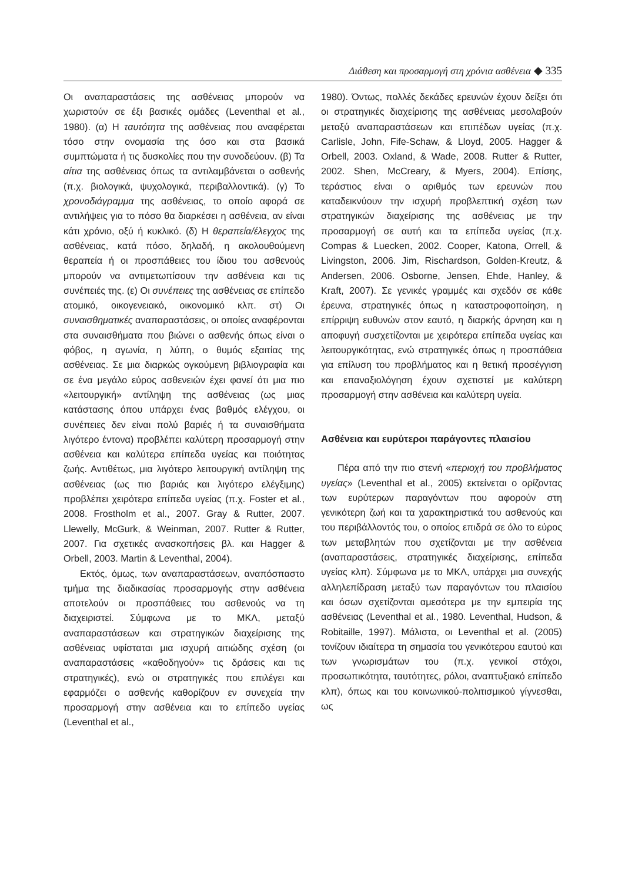Διάθεση και προσαρμογή στη χρόνια ασθένεια ◆ 335
Οι αναπαραστάσεις της ασθένειας μπορούν να χωριστούν σε έξι βασικές ομάδες (Leventhal et al., 1980). (α) Η ταυτότητα της ασθένειας που αναφέρεται τόσο στην ονομασία της όσο και στα βασικά συμπτώματα ή τις δυσκολίες που την συνοδεύουν. (β) Τα αίτια της ασθένειας όπως τα αντιλαμβάνεται ο ασθενής (π.χ. βιολογικά, ψυχολογικά, περιβαλλοντικά). (γ) Το χρονοδιάγραμμα της ασθένειας, το οποίο αφορά σε αντιλήψεις για το πόσο θα διαρκέσει η ασθένεια, αν είναι κάτι χρόνιο, οξύ ή κυκλικό. (δ) Η θεραπεία/έλεγχος της ασθένειας, κατά πόσο, δηλαδή, η ακολουθούμενη θεραπεία ή οι προσπάθειες του ίδιου του ασθενούς μπορούν να αντιμετωπίσουν την ασθένεια και τις συνέπειές της. (ε) Οι συνέπειες της ασθένειας σε επίπεδο ατομικό, οικογενειακό, οικονομικό κλπ. στ) Οι συναισθηματικές αναπαραστάσεις, οι οποίες αναφέρονται στα συναισθήματα που βιώνει ο ασθενής όπως είναι ο φόβος, η αγωνία, η λύπη, ο θυμός εξαιτίας της ασθένειας. Σε μια διαρκώς ογκούμενη βιβλιογραφία και σε ένα μεγάλο εύρος ασθενειών έχει φανεί ότι μια πιο «λειτουργική» αντίληψη της ασθένειας (ως μιας κατάστασης όπου υπάρχει ένας βαθμός ελέγχου, οι συνέπειες δεν είναι πολύ βαριές ή τα συναισθήματα λιγότερο έντονα) προβλέπει καλύτερη προσαρμογή στην ασθένεια και καλύτερα επίπεδα υγείας και ποιότητας ζωής. Αντιθέτως, μια λιγότερο λειτουργική αντίληψη της ασθένειας (ως πιο βαριάς και λιγότερο ελέγξιμης) προβλέπει χειρότερα επίπεδα υγείας (π.χ. Foster et al., 2008. Frostholm et al., 2007. Gray & Rutter, 2007. Llewelly, McGurk, & Weinman, 2007. Rutter & Rutter, 2007. Για σχετικές ανασκοπήσεις βλ. και Hagger & Orbell, 2003. Martin & Leventhal, 2004).
Εκτός, όμως, των αναπαραστάσεων, αναπόσπαστο τμήμα της διαδικασίας προσαρμογής στην ασθένεια αποτελούν οι προσπάθειες του ασθενούς να τη διαχειριστεί. Σύμφωνα με το ΜΚΛ, μεταξύ αναπαραστάσεων και στρατηγικών διαχείρισης της ασθένειας υφίσταται μια ισχυρή αιτιώδης σχέση (οι αναπαραστάσεις «καθοδηγούν» τις δράσεις και τις στρατηγικές), ενώ οι στρατηγικές που επιλέγει και εφαρμόζει ο ασθενής καθορίζουν εν συνεχεία την προσαρμογή στην ασθένεια και το επίπεδο υγείας (Leventhal et al.,
1980). Όντως, πολλές δεκάδες ερευνών έχουν δείξει ότι οι στρατηγικές διαχείρισης της ασθένειας μεσολαβούν μεταξύ αναπαραστάσεων και επιπέδων υγείας (π.χ. Carlisle, John, Fife-Schaw, & Lloyd, 2005. Hagger & Orbell, 2003. Oxland, & Wade, 2008. Rutter & Rutter, 2002. Shen, McCreary, & Myers, 2004). Επίσης, τεράστιος είναι ο αριθμός των ερευνών που καταδεικνύουν την ισχυρή προβλεπτική σχέση των στρατηγικών διαχείρισης της ασθένειας με την προσαρμογή σε αυτή και τα επίπεδα υγείας (π.χ. Compas & Luecken, 2002. Cooper, Katona, Orrell, & Livingston, 2006. Jim, Rischardson, Golden-Kreutz, & Andersen, 2006. Osborne, Jensen, Ehde, Hanley, & Kraft, 2007). Σε γενικές γραμμές και σχεδόν σε κάθε έρευνα, στρατηγικές όπως η καταστροφοποίηση, η επίρριψη ευθυνών στον εαυτό, η διαρκής άρνηση και η αποφυγή συσχετίζονται με χειρότερα επίπεδα υγείας και λειτουργικότητας, ενώ στρατηγικές όπως η προσπάθεια για επίλυση του προβλήματος και η θετική προσέγγιση και επαναξιολόγηση έχουν σχετιστεί με καλύτερη προσαρμογή στην ασθένεια και καλύτερη υγεία.
Ασθένεια και ευρύτεροι παράγοντες πλαισίου
Πέρα από την πιο στενή «περιοχή του προβλήματος υγείας» (Leventhal et al., 2005) εκτείνεται ο ορίζοντας των ευρύτερων παραγόντων που αφορούν στη γενικότερη ζωή και τα χαρακτηριστικά του ασθενούς και του περιβάλλοντός του, ο οποίος επιδρά σε όλο το εύρος των μεταβλητών που σχετίζονται με την ασθένεια (αναπαραστάσεις, στρατηγικές διαχείρισης, επίπεδα υγείας κλπ). Σύμφωνα με το ΜΚΛ, υπάρχει μια συνεχής αλληλεπίδραση μεταξύ των παραγόντων του πλαισίου και όσων σχετίζονται αμεσότερα με την εμπειρία της ασθένειας (Leventhal et al., 1980. Leventhal, Hudson, & Robitaille, 1997). Μάλιστα, οι Leventhal et al. (2005) τονίζουν ιδιαίτερα τη σημασία του γενικότερου εαυτού και των γνωρισμάτων του (π.χ. γενικοί στόχοι, προσωπικότητα, ταυτότητες, ρόλοι, αναπτυξιακό επίπεδο κλπ), όπως και του κοινωνικού-πολιτισμικού γίγνεσθαι, ως